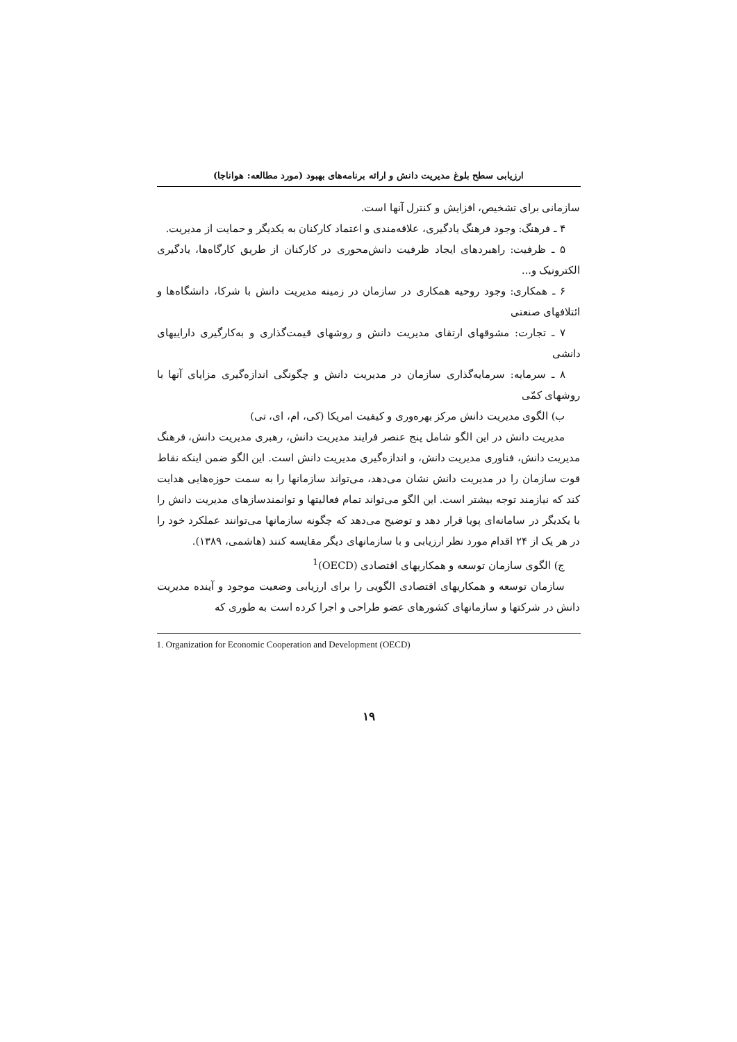ارزیابی سطح بلوغ مدیریت دانش و ارائه برنامه‌های بهبود (مورد مطالعه: هواناجا)
سازمانی برای تشخیص، افزایش و کنترل آنها است.
۴ ـ فرهنگ: وجود فرهنگ یادگیری، علاقه‌مندی و اعتماد کارکنان به یکدیگر و حمایت از مدیریت.
۵ ـ ظرفیت: راهبردهای ایجاد ظرفیت دانش‌محوری در کارکنان از طریق کارگاه‌ها، یادگیری الکترونیک و...
۶ ـ همکاری: وجود روحیه همکاری در سازمان در زمینه مدیریت دانش با شرکا، دانشگاه‌ها و ائتلافهای صنعتی
۷ ـ تجارت: مشوقهای ارتقای مدیریت دانش و روشهای قیمت‌گذاری و به‌کارگیری داراییهای دانشی
۸ ـ سرمایه: سرمایه‌گذاری سازمان در مدیریت دانش و چگونگی اندازه‌گیری مزایای آنها با روشهای کمّی
ب) الگوی مدیریت دانش مرکز بهره‌وری و کیفیت امریکا (کی، ام، ای، تی)
مدیریت دانش در این الگو شامل پنج عنصر فرایند مدیریت دانش، رهبری مدیریت دانش، فرهنگ مدیریت دانش، فناوری مدیریت دانش، و اندازه‌گیری مدیریت دانش است. این الگو ضمن اینکه نقاط قوت سازمان را در مدیریت دانش نشان می‌دهد، می‌تواند سازمانها را به سمت حوزه‌هایی هدایت کند که نیازمند توجه بیشتر است. این الگو می‌تواند تمام فعالیتها و توانمندسازهای مدیریت دانش را با یکدیگر در سامانه‌ای پویا قرار دهد و توضیح می‌دهد که چگونه سازمانها می‌توانند عملکرد خود را در هر یک از ۲۴ اقدام مورد نظر ارزیابی و با سازمانهای دیگر مقایسه کنند (هاشمی، ۱۳۸۹).
ج) الگوی سازمان توسعه و همکاریهای اقتصادی (OECD)<sup>1</sup>
سازمان توسعه و همکاریهای اقتصادی الگویی را برای ارزیابی وضعیت موجود و آینده مدیریت دانش در شرکتها و سازمانهای کشورهای عضو طراحی و اجرا کرده است به طوری که
1. Organization for Economic Cooperation and Development (OECD)
۱۹